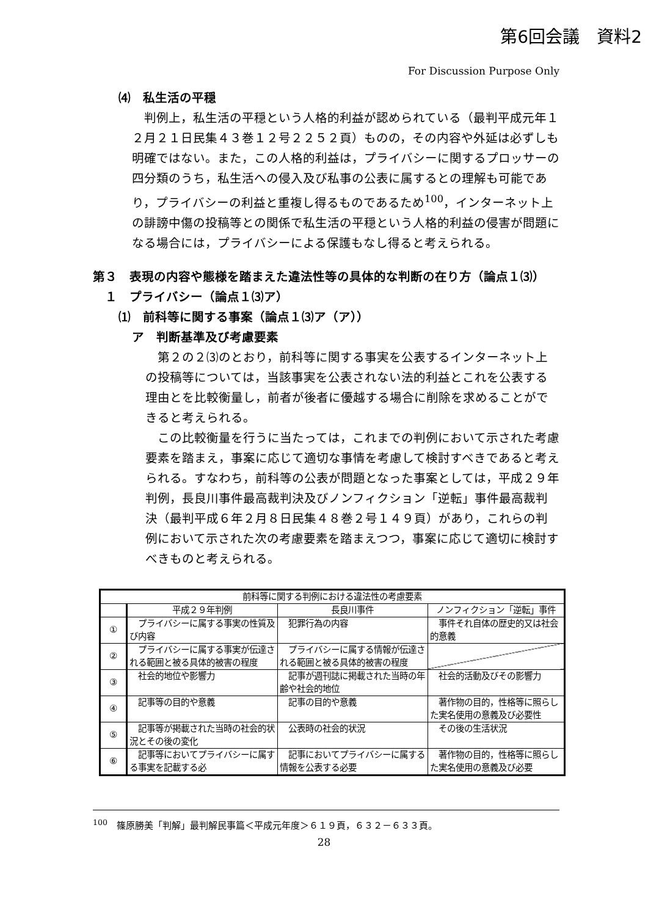第6回会議　資料2
For Discussion Purpose Only
⑷　私生活の平穏
判例上，私生活の平穏という人格的利益が認められている（最判平成元年１２月２１日民集４３巻１２号２２５２頁）ものの，その内容や外延は必ずしも明確ではない。また，この人格的利益は，プライバシーに関するプロッサーの四分類のうち，私生活への侵入及び私事の公表に属するとの理解も可能であり，プライバシーの利益と重複し得るものであるため<sup>100</sup>，インターネット上の誹謗中傷の投稿等との関係で私生活の平穏という人格的利益の侵害が問題になる場合には，プライバシーによる保護もなし得ると考えられる。
第３　表現の内容や態様を踏まえた違法性等の具体的な判断の在り方（論点１⑶）
１　プライバシー（論点１⑶ア）
⑴　前科等に関する事案（論点１⑶ア（ア））
ア　判断基準及び考慮要素
第２の２⑶のとおり，前科等に関する事実を公表するインターネット上の投稿等については，当該事実を公表されない法的利益とこれを公表する理由とを比較衡量し，前者が後者に優越する場合に削除を求めることができると考えられる。
この比較衡量を行うに当たっては，これまでの判例において示された考慮要素を踏まえ，事案に応じて適切な事情を考慮して検討すべきであると考えられる。すなわち，前科等の公表が問題となった事案としては，平成２９年判例，長良川事件最高裁判決及びノンフィクション「逆転」事件最高裁判決（最判平成６年２月８日民集４８巻２号１４９頁）があり，これらの判例において示された次の考慮要素を踏まえつつ，事案に応じて適切に検討すべきものと考えられる。
| 前科等に関する判例における違法性の考慮要素 | | | |
| --- | --- | --- | --- |
| | 平成２９年判例 | 長良川事件 | ノンフィクション「逆転」事件 |
| ① | プライバシーに属する事実の性質及び内容 | 犯罪行為の内容 | 事件それ自体の歴史的又は社会的意義 |
| ② | プライバシーに属する事実が伝達される範囲と被る具体的被害の程度 | プライバシーに属する情報が伝達される範囲と被る具体的被害の程度 | |
| ③ | 社会的地位や影響力 | 記事が週刊誌に掲載された当時の年齢や社会的地位 | 社会的活動及びその影響力 |
| ④ | 記事等の目的や意義 | 記事の目的や意義 | 著作物の目的，性格等に照らした実名使用の意義及び必要性 |
| ⑤ | 記事等が掲載された当時の社会的状況とその後の変化 | 公表時の社会的状況 | その後の生活状況 |
| ⑥ | 記事等においてプライバシーに属する事実を記載する必 | 記事においてプライバシーに属する情報を公表する必要 | 著作物の目的，性格等に照らした実名使用の意義及び必要 |
<sup>100</sup>　篠原勝美「判解」最判解民事篇＜平成元年度＞６１９頁，６３２－６３３頁。
28